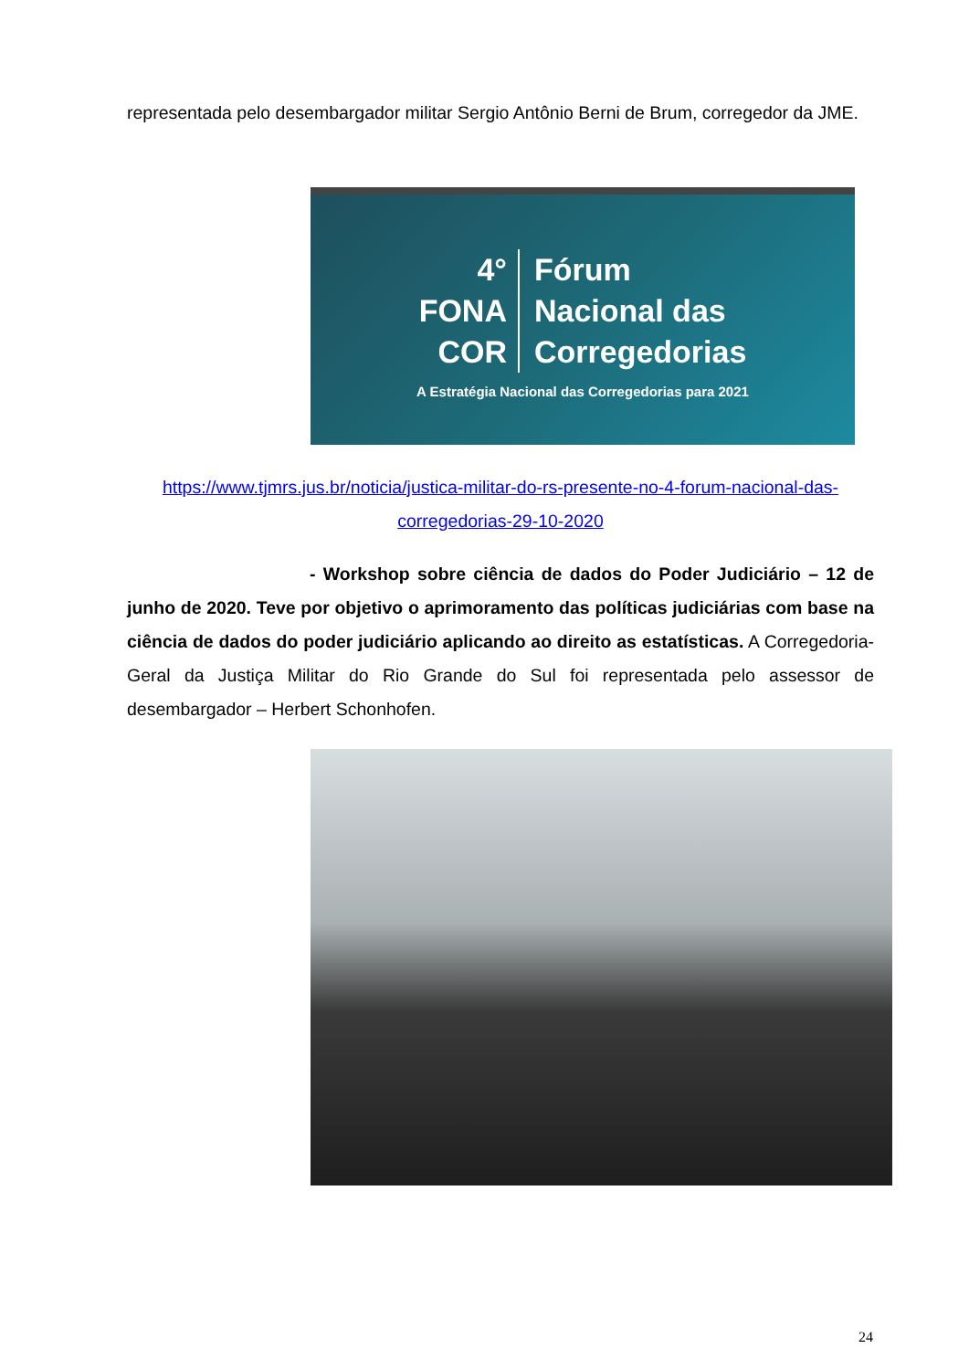representada pelo desembargador militar Sergio Antônio Berni de Brum, corregedor da JME.
4°
FONA
COR
Fórum
Nacional das
Corregedorias
A Estratégia Nacional das Corregedorias para 2021
https://www.tjmrs.jus.br/noticia/justica-militar-do-rs-presente-no-4-forum-nacional-das-corregedorias-29-10-2020
- Workshop sobre ciência de dados do Poder Judiciário – 12 de junho de 2020. Teve por objetivo o aprimoramento das políticas judiciárias com base na ciência de dados do poder judiciário aplicando ao direito as estatísticas. A Corregedoria-Geral da Justiça Militar do Rio Grande do Sul foi representada pelo assessor de desembargador – Herbert Schonhofen.
24